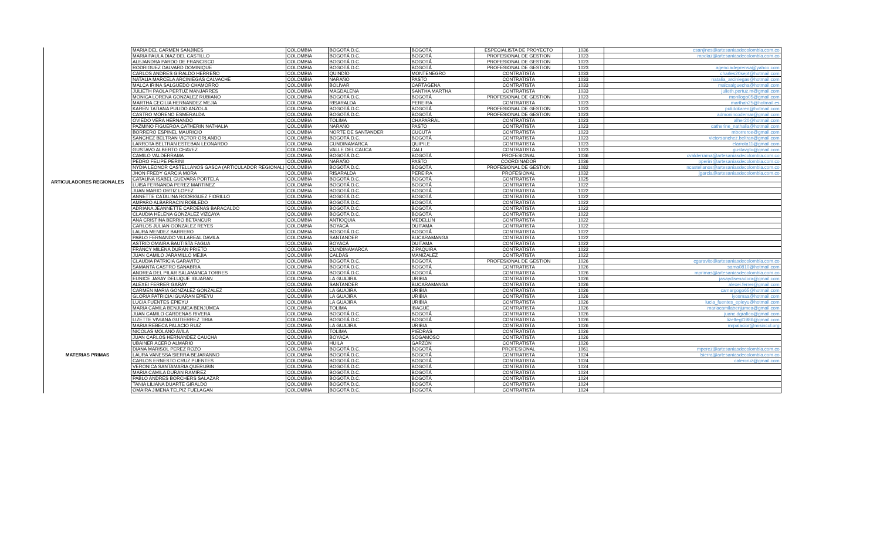| ARTICULADORES REGIONALES | MARIA DEL CARMEN SANJINES | COLOMBIA | BOGOTÁ D.C. | BOGOTÁ | ESPECIALISTA DE PROYECTO | 1036 | csanjines@artesaniasdecolombia.com.co |
| | MARIA PAULA DIAZ DEL CASTILLO | COLOMBIA | BOGOTÁ D.C. | BOGOTÁ | PROFESIONAL DE GESTION | 1023 | mpdiaz@artesaniasdecolombia.com.co |
| | ALEJANDRA PARDO DE FRANCISCO | COLOMBIA | BOGOTÁ D.C. | BOGOTÁ | PROFESIONAL DE GESTION | 1023 | |
| | RODRIGUEZ DALVARD DOMINIQUE | COLOMBIA | BOGOTÁ D.C. | BOGOTÁ | PROFESIONAL DE GESTION | 1023 | agenciadeprensa@yahoo.com |
| | CARLOS ANDRES GIRALDO HERREÑO | COLOMBIA | QUINDÍO | MONTENEGRO | CONTRATISTA | 1033 | charles20sept@hotmail.com |
| | NATALIA MARCELA ARCINIEGAS CALVACHE | COLOMBIA | NARAÑO | PASTO | CONTRATISTA | 1033 | natalia_arciniegas@hotmail.com |
| | MALCA IRINA SALGUEDO CHAMORRO | COLOMBIA | BOLÍVAR | CARTAGENA | CONTRATISTA | 1033 | malcsalguecha@hotmail.com |
| | JULIETH PAOLA PERTUZ MANJARRES | COLOMBIA | MAGDALENA | SANTHA MARTHA | CONTRATISTA | 1033 | julieth.pertuz.m@gmail.com |
| | MONICA LORENA GONZALEZ RUBIANO | COLOMBIA | BOGOTÁ D.C. | BOGOTÁ | PROFESIONAL DE GESTION | 1023 | monilogo05@gmail.com |
| | MARTHA CECILIA HERNANDEZ MEJIA | COLOMBIA | RISARALDA | PEREIRA | CONTRATISTA | 1023 | marthah25@hotmail.es |
| | KAREN TATIANA PULIDO ANZOLA | COLOMBIA | BOGOTÁ D.C. | BOGOTÁ | PROFESIONAL DE GESTION | 1023 | pulidokaren@hotmail.com |
| | CASTRO MORENO ESMERALDA | COLOMBIA | BOGOTÁ D.C. | BOGOTÁ | PROFESIONAL DE GESTION | 1023 | admonincodemar@gmail.com |
| | OVIEDO VERA HERNANDO | COLOMBIA | TOLIMA | CHAPARRAL | CONTRATISTA | 1023 | alher20@hotmail.com |
| | PAZMIÑO FIGUEROA CATHERIN NATHALIA | COLOMBIA | NARAÑO | PASTO | CONTRATISTA | 1023 | catherine_nathalia@hotmail.com |
| | BORRERO ESPINEL MAURICIO | COLOMBIA | NORTE DE SANTANDER | CUCUTÁ | CONTRATISTA | 1023 | mborreroe@gmail.com |
| | SANCHEZ BELTRAN VICTOR ORLANDO | COLOMBIA | BOGOTÁ D.C. | BOGOTÁ | CONTRATISTA | 1023 | victorsanchez.beltran@gmail.com |
| | LARROTA BELTRAN ESTEBAN LEONARDO | COLOMBIA | CUNDINAMARCA | QUIPILE | CONTRATISTA | 1023 | elarrota11@gmail.com |
| | GUSTAVO ALBERTO CHAVEZ | COLOMBIA | VALLE DEL CAUCA | CALI | CONTRATISTA | 1023 | gustavgto@gmail.com |
| | CAMILO VALDERRAMA | COLOMBIA | BOGOTÁ D.C. | BOGOTÁ | PROFESIONAL | 1036 | cvalderrama@artesaniasdecolombia.com.co |
| | PEDRO FELIPE PERINI | COLOMBIA | NARAÑO | PASTO | COORDINADOR | 1036 | pperini@artesaniasdecolombia.com.co |
| | NYDIA LEONOR CASTELLANOS GASCA (ARTICULADOR REGIONAL) | COLOMBIA | BOGOTÁ D.C. | BOGOTÁ | PROFESIONAL DE GESTION | 1082 | ncastellanos@artesaniasdecolombia.com.co |
| | JHON FREDY GARCIA MORA | COLOMBIA | RISARALDA | PEREIRA | PROFESIONAL | 1032 | jgarcia@artesaniasdecolombia.com.co |
| | CATALINA ISABEL GUEVARA PORTELA | COLOMBIA | BOGOTÁ D.C. | BOGOTÁ | CONTRATISTA | 1025 | |
| | LUISA FERNANDA PEREZ MARTINEZ | COLOMBIA | BOGOTÁ D.C. | BOGOTÁ | CONTRATISTA | 1022 | |
| | JUAN MARIO ORTIZ LOPEZ | COLOMBIA | BOGOTÁ D.C. | BOGOTÁ | CONTRATISTA | 1022 | |
| | ANNETTE CATALINA RODRIGUEZ FIORILLO | COLOMBIA | BOGOTÁ D.C. | BOGOTÁ | CONTRATISTA | 1022 | |
| | AMPARO ALBARRACIN ROBLEDO | COLOMBIA | BOGOTÁ D.C. | BOGOTÁ | CONTRATISTA | 1022 | |
| | ADRIANA JEANNETTE CARDENAS BARACALDO | COLOMBIA | BOGOTÁ D.C. | BOGOTÁ | CONTRATISTA | 1022 | |
| | CLAUDIA HELENA GONZALEZ VIZCAYA | COLOMBIA | BOGOTÁ D.C. | BOGOTÁ | CONTRATISTA | 1022 | |
| | ANA CRISTINA BERRIO BETANCUR | COLOMBIA | ANTIOQUIA | MEDELLÍN | CONTRATISTA | 1022 | |
| | CARLOS JULIAN GONZALEZ REYES | COLOMBIA | BOYACÁ | DUITAMA | CONTRATISTA | 1022 | |
| | LAURA MENDEZ BARRERO | COLOMBIA | BOGOTÁ D.C. | BOGOTÁ | CONTRATISTA | 1022 | |
| | PABLO FERNANDO VILLAREAL DAVILA | COLOMBIA | SANTANDER | BUCARAMANGA | CONTRATISTA | 1022 | |
| | ASTRID OMAIRA BAUTISTA FAGUA | COLOMBIA | BOYACÁ | DUITAMA | CONTRATISTA | 1022 | |
| | FRANCY MILENA DURAN PRIETO | COLOMBIA | CUNDINAMARCA | ZIPAQUIRÁ | CONTRATISTA | 1022 | |
| | JUAN CAMILO JARAMILLO MEJIA | COLOMBIA | CALDAS | MANIZALEZ | CONTRATISTA | 1022 | |
| | CLAUDIA PATRICIA GARAVITO | COLOMBIA | BOGOTÁ D.C. | BOGOTÁ | PROFESIONAL DE GESTION | 1026 | cgaravito@artesaniasdecolombia.com.co |
| | SAMANTA CASTRO SANABRIA | COLOMBIA | BOGOTÁ D.C. | BOGOTÁ | CONTRATISTA | 1026 | sama0810@hotmail.com |
| | ANDREA DEL PILAR SALAMANCA TORRES | COLOMBIA | BOGOTÁ D.C. | BOGOTÁ | CONTRATISTA | 1026 | mprimas@artesaniasdecolombia.com.co |
| | EUNICE JASAY DELUQUE IGUARAN | COLOMBIA | LA GUAJIRA | URIBIA | CONTRATISTA | 1026 | jasaydisenadora@gmail.com |
| | ALEXEI FERRER GARAY | COLOMBIA | SANTANDER | BUCARAMANGA | CONTRATISTA | 1026 | alexei.ferrer@gmail.com |
| | CARMEN MARIA GONZALEZ GONZALEZ | COLOMBIA | LA GUAJIRA | URIBIA | CONTRATISTA | 1026 | camargogo65@hotmail.com |
| | GLORIA PATRICIA IGUARAN EPIEYU | COLOMBIA | LA GUAJIRA | URIBIA | CONTRATISTA | 1026 | iyosmaa@hotmail.com |
| | LUCIA FUENTES EPIEYU | COLOMBIA | LA GUAJIRA | URIBIA | CONTRATISTA | 1026 | lucia_fuentes_epieyu@hotmail.com |
| | MARIA CAMILA BENJUMEA BENJUMEA | COLOMBIA | TOLIMA | IBAGUÉ | CONTRATISTA | 1026 | mariacamilabenjumea@gmail.com |
| | JUAN CAMILO CARDENAS RIVERA | COLOMBIA | BOGOTÁ D.C. | BOGOTÁ | CONTRATISTA | 1026 | juanc.dgrafico@gmail.com |
| MATERIAS PRIMAS | LIZETTE VIVIANA GUTIERREZ TIRIA | COLOMBIA | BOGOTÁ D.C. | BOGOTÁ | CONTRATISTA | 1026 | lizettegt1986@gmail.com |
| | MARIA REBECA PALACIO RUIZ | COLOMBIA | LA GUAJIRA | URIBIA | CONTRATISTA | 1026 | mrpalacior@misincol.org |
| | NICOLAS MOLANO AVILA | COLOMBIA | TOLIMA | PIEDRAS | CONTRATISTA | 1026 | |
| | JUAN CARLOS HERNANDEZ CAUCHA | COLOMBIA | BOYACÁ | SOGAMOSO | CONTRATISTA | 1026 | |
| | UBAINER ACERO ALMARIO | COLOMBIA | HUILA | GARZÓN | CONTRATISTA | 1026 | |
| | DIANA MARISOL PEREZ ROZO | COLOMBIA | BOGOTÁ D.C. | BOGOTÁ | PROFESIONAL | 1061 | mperez@artesaniasdecolombia.com.co |
| | LAURA VANESSA SIERRA BEJARANNO | COLOMBIA | BOGOTÁ D.C. | BOGOTÁ | CONTRATISTA | 1024 | lsierra@artesaniasdecolombia.com.co |
| | CARLOS ERNESTO CRUZ PUENTES | COLOMBIA | BOGOTÁ D.C. | BOGOTÁ | CONTRATISTA | 1024 | calercruz@gmail.com |
| | VERONICA SANTAMARIA QUERUBIN | COLOMBIA | BOGOTÁ D.C. | BOGOTÁ | CONTRATISTA | 1024 | |
| | MARIA CAMILA DURAN RAMIREZ | COLOMBIA | BOGOTÁ D.C. | BOGOTÁ | CONTRATISTA | 1024 | |
| | PABLO ANDRES BORCHERS SALAZAR | COLOMBIA | BOGOTÁ D.C. | BOGOTÁ | CONTRATISTA | 1024 | |
| | TANIA LILIANA DUARTE GIRALDO | COLOMBIA | BOGOTÁ D.C. | BOGOTÁ | CONTRATISTA | 1024 | |
| | OMAIRA JIMENA TELPIZ FUELAGAN | COLOMBIA | BOGOTÁ D.C. | BOGOTÁ | CONTRATISTA | 1024 | |